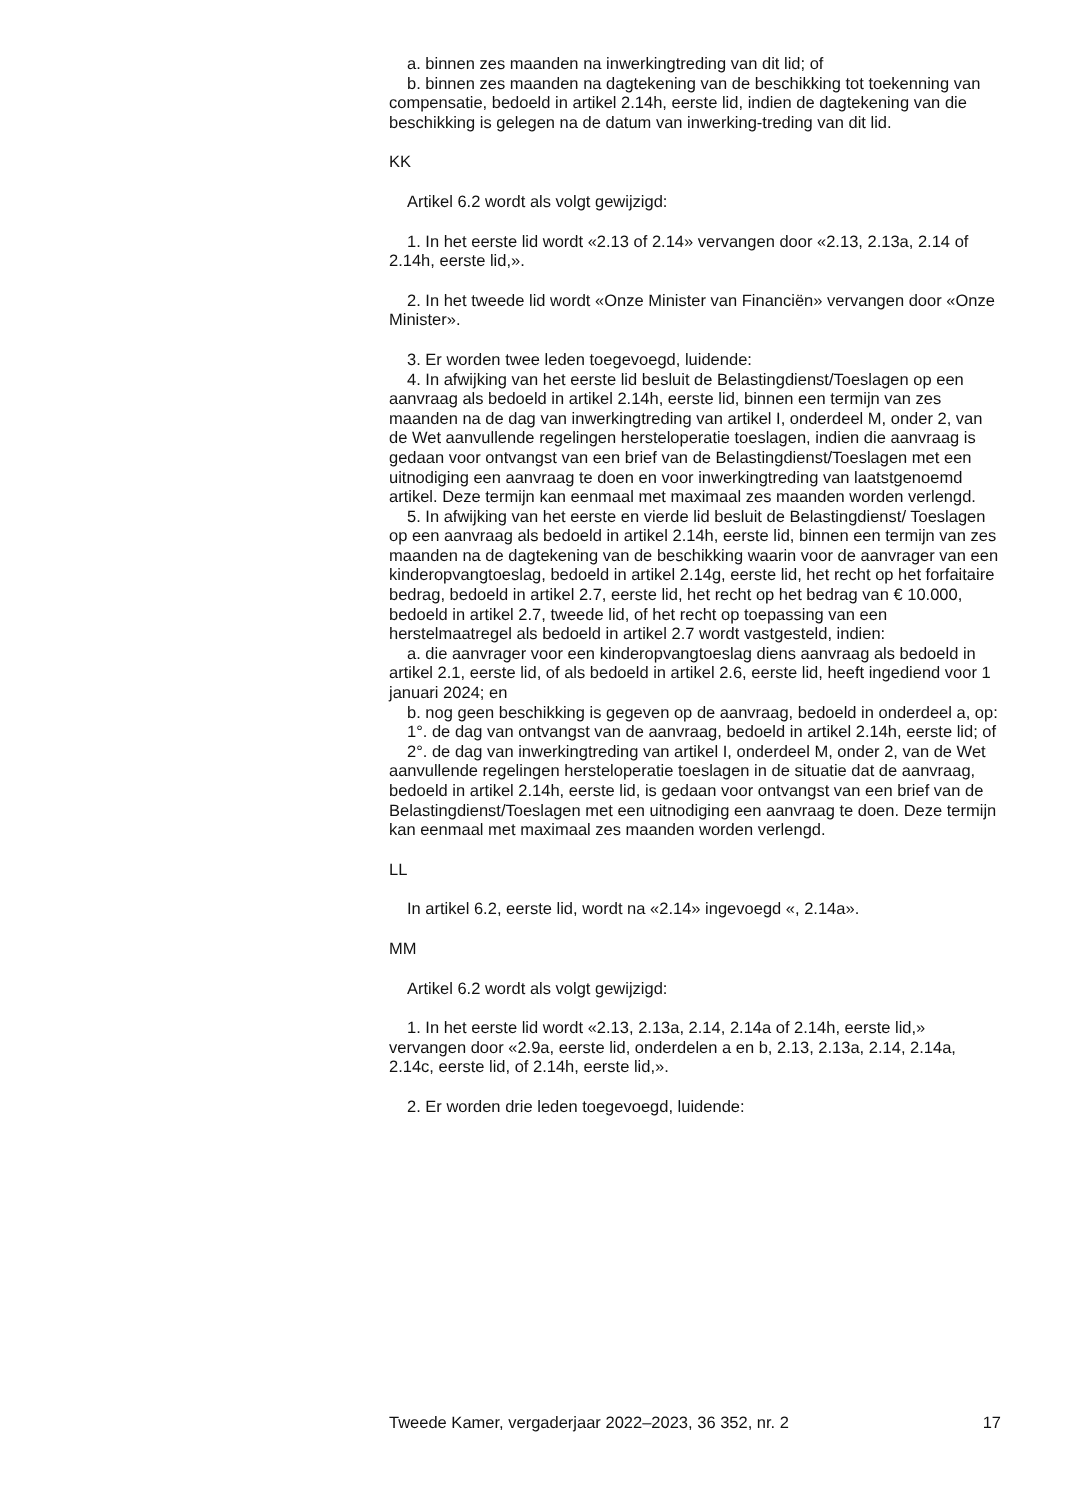a. binnen zes maanden na inwerkingtreding van dit lid; of
b. binnen zes maanden na dagtekening van de beschikking tot toekenning van compensatie, bedoeld in artikel 2.14h, eerste lid, indien de dagtekening van die beschikking is gelegen na de datum van inwerking-treding van dit lid.
KK
Artikel 6.2 wordt als volgt gewijzigd:
1. In het eerste lid wordt «2.13 of 2.14» vervangen door «2.13, 2.13a, 2.14 of 2.14h, eerste lid,».
2. In het tweede lid wordt «Onze Minister van Financiën» vervangen door «Onze Minister».
3. Er worden twee leden toegevoegd, luidende:
4. In afwijking van het eerste lid besluit de Belastingdienst/Toeslagen op een aanvraag als bedoeld in artikel 2.14h, eerste lid, binnen een termijn van zes maanden na de dag van inwerkingtreding van artikel I, onderdeel M, onder 2, van de Wet aanvullende regelingen hersteloperatie toeslagen, indien die aanvraag is gedaan voor ontvangst van een brief van de Belastingdienst/Toeslagen met een uitnodiging een aanvraag te doen en voor inwerkingtreding van laatstgenoemd artikel. Deze termijn kan eenmaal met maximaal zes maanden worden verlengd.
5. In afwijking van het eerste en vierde lid besluit de Belastingdienst/ Toeslagen op een aanvraag als bedoeld in artikel 2.14h, eerste lid, binnen een termijn van zes maanden na de dagtekening van de beschikking waarin voor de aanvrager van een kinderopvangtoeslag, bedoeld in artikel 2.14g, eerste lid, het recht op het forfaitaire bedrag, bedoeld in artikel 2.7, eerste lid, het recht op het bedrag van € 10.000, bedoeld in artikel 2.7, tweede lid, of het recht op toepassing van een herstelmaatregel als bedoeld in artikel 2.7 wordt vastgesteld, indien:
a. die aanvrager voor een kinderopvangtoeslag diens aanvraag als bedoeld in artikel 2.1, eerste lid, of als bedoeld in artikel 2.6, eerste lid, heeft ingediend voor 1 januari 2024; en
b. nog geen beschikking is gegeven op de aanvraag, bedoeld in onderdeel a, op:
1°. de dag van ontvangst van de aanvraag, bedoeld in artikel 2.14h, eerste lid; of
2°. de dag van inwerkingtreding van artikel I, onderdeel M, onder 2, van de Wet aanvullende regelingen hersteloperatie toeslagen in de situatie dat de aanvraag, bedoeld in artikel 2.14h, eerste lid, is gedaan voor ontvangst van een brief van de Belastingdienst/Toeslagen met een uitnodiging een aanvraag te doen. Deze termijn kan eenmaal met maximaal zes maanden worden verlengd.
LL
In artikel 6.2, eerste lid, wordt na «2.14» ingevoegd «, 2.14a».
MM
Artikel 6.2 wordt als volgt gewijzigd:
1. In het eerste lid wordt «2.13, 2.13a, 2.14, 2.14a of 2.14h, eerste lid,» vervangen door «2.9a, eerste lid, onderdelen a en b, 2.13, 2.13a, 2.14, 2.14a, 2.14c, eerste lid, of 2.14h, eerste lid,».
2. Er worden drie leden toegevoegd, luidende:
Tweede Kamer, vergaderjaar 2022–2023, 36 352, nr. 2 17